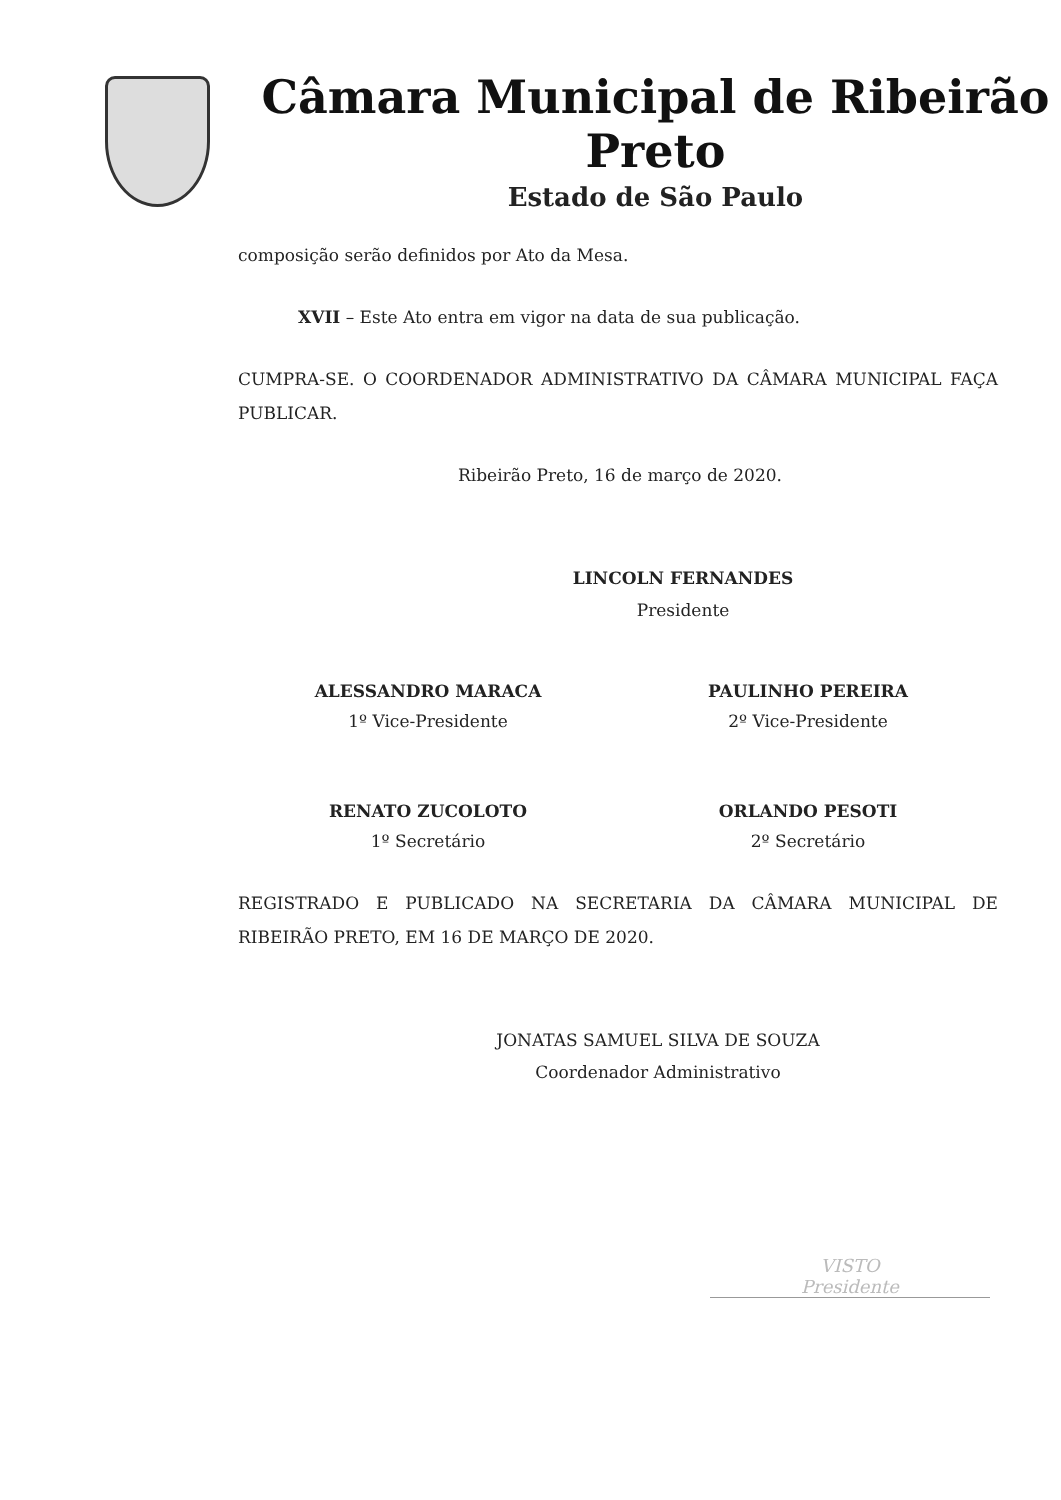Câmara Municipal de Ribeirão Preto
Estado de São Paulo
composição serão definidos por Ato da Mesa.
XVII – Este Ato entra em vigor na data de sua publicação.
CUMPRA-SE. O COORDENADOR ADMINISTRATIVO DA CÂMARA MUNICIPAL FAÇA PUBLICAR.
Ribeirão Preto, 16 de março de 2020.
LINCOLN FERNANDES
Presidente
ALESSANDRO MARACA
1º Vice-Presidente
PAULINHO PEREIRA
2º Vice-Presidente
RENATO ZUCOLOTO
1º Secretário
ORLANDO PESOTI
2º Secretário
REGISTRADO E PUBLICADO NA SECRETARIA DA CÂMARA MUNICIPAL DE RIBEIRÃO PRETO, EM 16 DE MARÇO DE 2020.
JONATAS SAMUEL SILVA DE SOUZA
Coordenador Administrativo
VISTO
Presidente